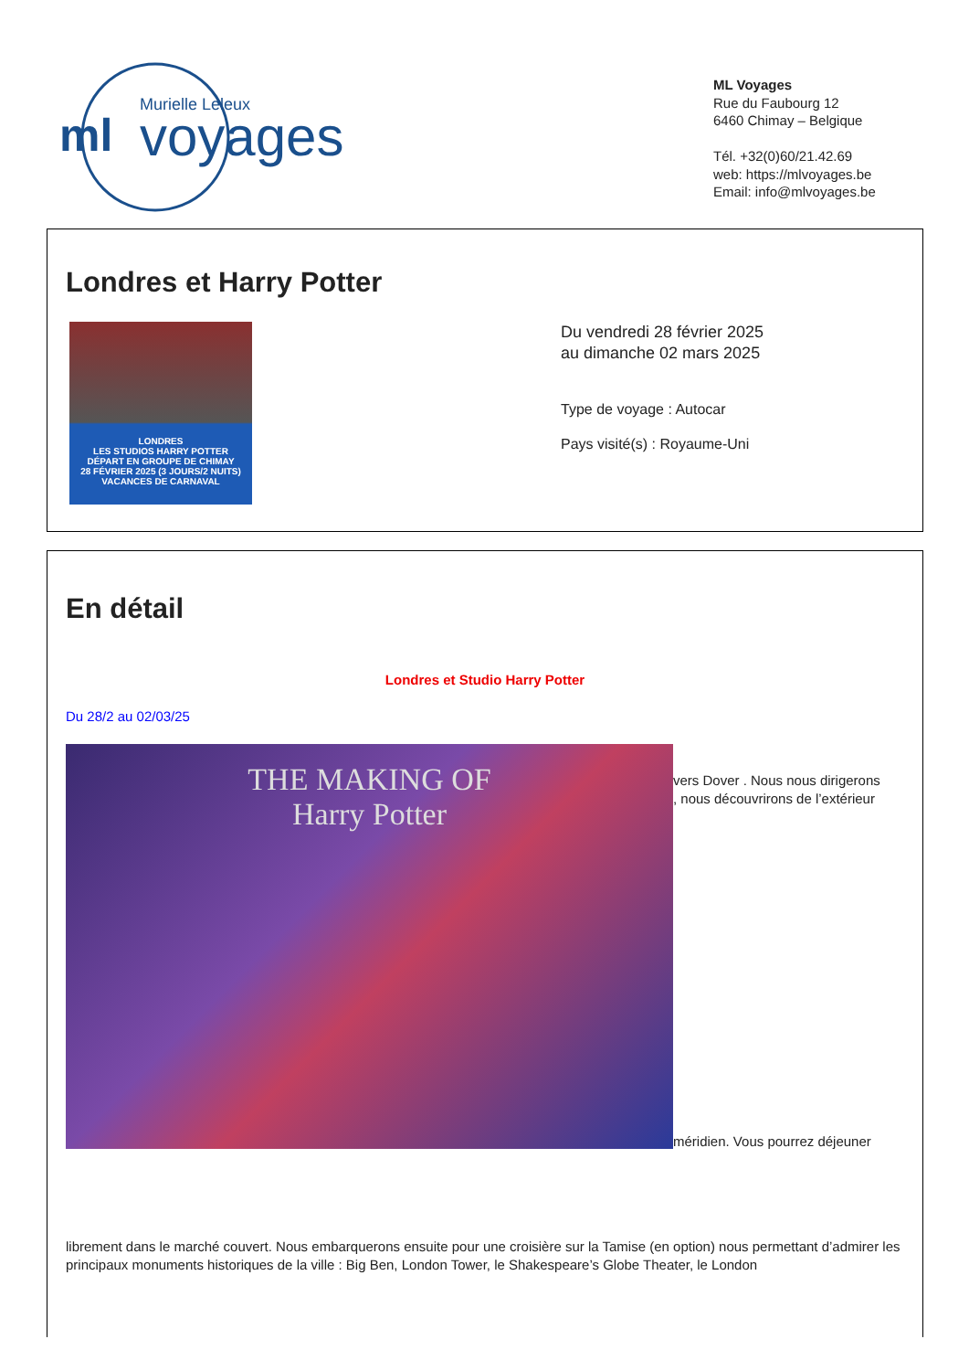ml
Murielle Leleux
voyages
ML Voyages
Rue du Faubourg 12
6460 Chimay – Belgique
Tél. +32(0)60/21.42.69
web: https://mlvoyages.be
Email: info@mlvoyages.be
Londres et Harry Potter
LONDRES
LES STUDIOS HARRY POTTER
DÉPART EN GROUPE DE CHIMAY
28 FÉVRIER 2025 (3 JOURS/2 NUITS)
VACANCES DE CARNAVAL
Du vendredi 28 février 2025
au dimanche 02 mars 2025
Type de voyage : Autocar
Pays visité(s) : Royaume-Uni
En détail
Londres et Studio Harry Potter
Du 28/2 au 02/03/25
THE MAKING OF
Harry Potter
vers Dover . Nous nous dirigerons
, nous découvrirons de l’extérieur
méridien. Vous pourrez déjeuner
librement dans le marché couvert. Nous embarquerons ensuite pour une croisière sur la Tamise (en option) nous permettant d’admirer les principaux monuments historiques de la ville : Big Ben, London Tower, le Shakespeare’s Globe Theater, le London